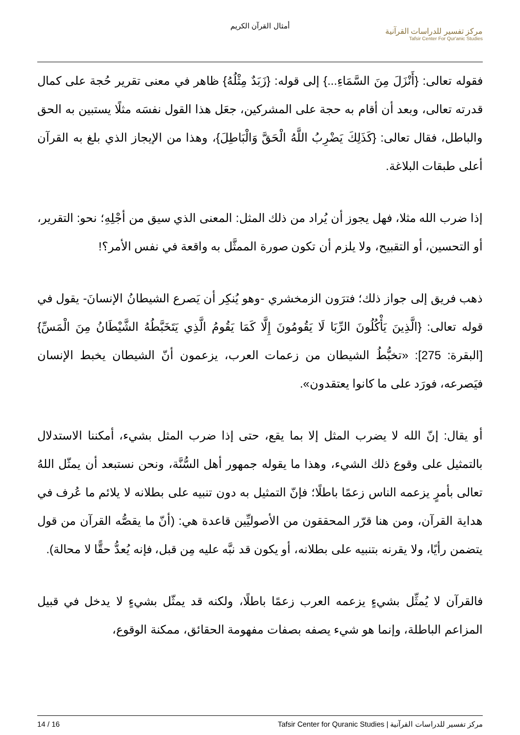أمثال القرآن الكريم
مركز تفسير للدراسات القرآنية
Tafsir Center For Qur'anic Studies
فقوله تعالى: {أَنْزَلَ مِنَ السَّمَاءِ...} إلى قوله: {زَبَدٌ مِثْلُهُ} ظاهر في معنى تقرير حُجة على كمال قدرته تعالى، وبعد أن أقام به حجة على المشركين، جعَل هذا القول نفسَه مثلًا يستبين به الحق والباطل، فقال تعالى: {كَذَلِكَ يَضْرِبُ اللَّهُ الْحَقَّ وَالْبَاطِلَ}، وهذا من الإيجاز الذي بلغ به القرآن أعلى طبقات البلاغة.
إذا ضرب الله مثلا، فهل يجوز أن يُراد من ذلك المثل: المعنى الذي سيق من أجْلِهِ؛ نحو: التقرير، أو التحسين، أو التقبيح، ولا يلزم أن تكون صورة الممثَّل به واقعة في نفس الأمر؟!
ذهب فريق إلى جواز ذلك؛ فترَون الزمخشري -وهو يُنكِر أن يَصرع الشيطانُ الإنسانَ- يقول في قوله تعالى: {الَّذِينَ يَأْكُلُونَ الرِّبَا لَا يَقُومُونَ إِلَّا كَمَا يَقُومُ الَّذِي يَتَخَبَّطُهُ الشَّيْطَانُ مِنَ الْمَسِّ}[البقرة: 275]: «تخبُّطُ الشيطان من زعمات العرب، يزعمون أنّ الشيطان يخبط الإنسان فيَصرعه، فورَد على ما كانوا يعتقدون».
أو يقال: إنّ الله لا يضرب المثل إلا بما يقع، حتى إذا ضرب المثل بشيء، أمكننا الاستدلال بالتمثيل على وقوع ذلك الشيء، وهذا ما يقوله جمهور أهل السُّنَّة، ونحن نستبعد أن يمثّل اللهُ تعالى بأمرٍ يزعمه الناس زعمًا باطلًا؛ فإنّ التمثيل به دون تنبيه على بطلانه لا يلائم ما عُرف في هداية القرآن، ومن هنا قرّر المحققون من الأصوليِّين قاعدة هي: (أنّ ما يقصُّه القرآن من قول يتضمن رأيًا، ولا يقرنه بتنبيه على بطلانه، أو يكون قد نبَّه عليه مِن قبل، فإنه يُعدُّ حقًّا لا محالة).
فالقرآن لا يُمثِّل بشيءٍ يزعمه العرب زعمًا باطلًا، ولكنه قد يمثّل بشيءٍ لا يدخل في قبيل المزاعم الباطلة، وإنما هو شيء يصفه بصفات مفهومة الحقائق، ممكنة الوقوع،
14 / 16 مركز تفسير للدراسات القرآنية | Tafsir Center for Quranic Studies